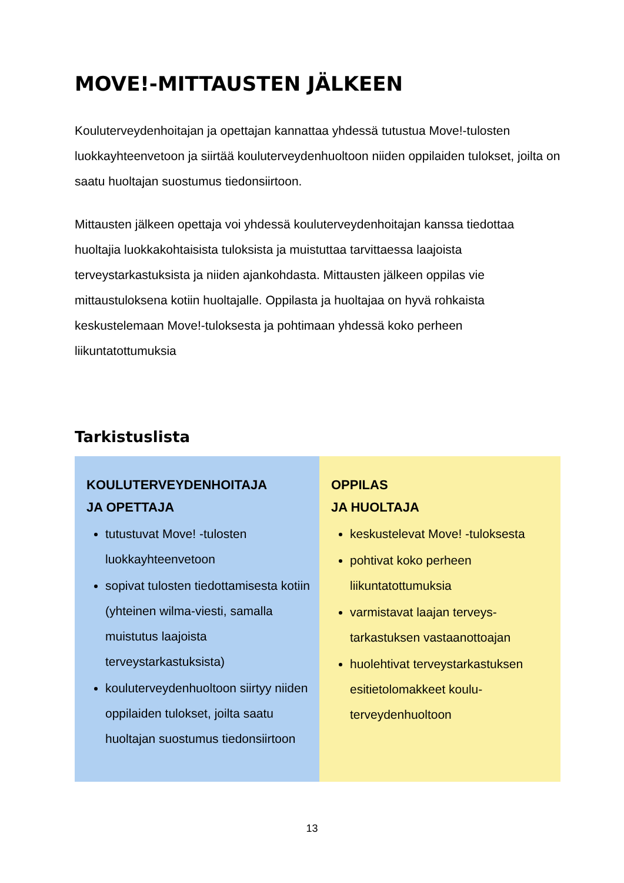MOVE!-MITTAUSTEN JÄLKEEN
Kouluterveydenhoitajan ja opettajan kannattaa yhdessä tutustua Move!-tulosten luokkayhteenvetoon ja siirtää kouluterveydenhuoltoon niiden oppilaiden tulokset, joilta on saatu huoltajan suostumus tiedonsiirtoon.
Mittausten jälkeen opettaja voi yhdessä kouluterveydenhoitajan kanssa tiedottaa huoltajia luokkakohtaisista tuloksista ja muistuttaa tarvittaessa laajoista terveystarkastuksista ja niiden ajankohdasta. Mittausten jälkeen oppilas vie mittaustuloksena kotiin huoltajalle. Oppilasta ja huoltajaa on hyvä rohkaista keskustelemaan Move!-tuloksesta ja pohtimaan yhdessä koko perheen liikuntatottumuksia
Tarkistuslista
| KOULUTERVEYDENHOITAJA JA OPETTAJA tutustuvat Move! -tulosten luokkayhteenvetoon sopivat tulosten tiedottamisesta kotiin (yhteinen wilma-viesti, samalla muistutus laajoista terveystarkastuksista) kouluterveydenhuoltoon siirtyy niiden oppilaiden tulokset, joilta saatu huoltajan suostumus tiedonsiirtoon | OPPILAS JA HUOLTAJA keskustelevat Move! -tuloksesta pohtivat koko perheen liikuntatottumuksia varmistavat laajan terveys-tarkastuksen vastaanottoajan huolehtivat terveystarkastuksen esitietolomakkeet koulu-terveydenhuoltoon |
13